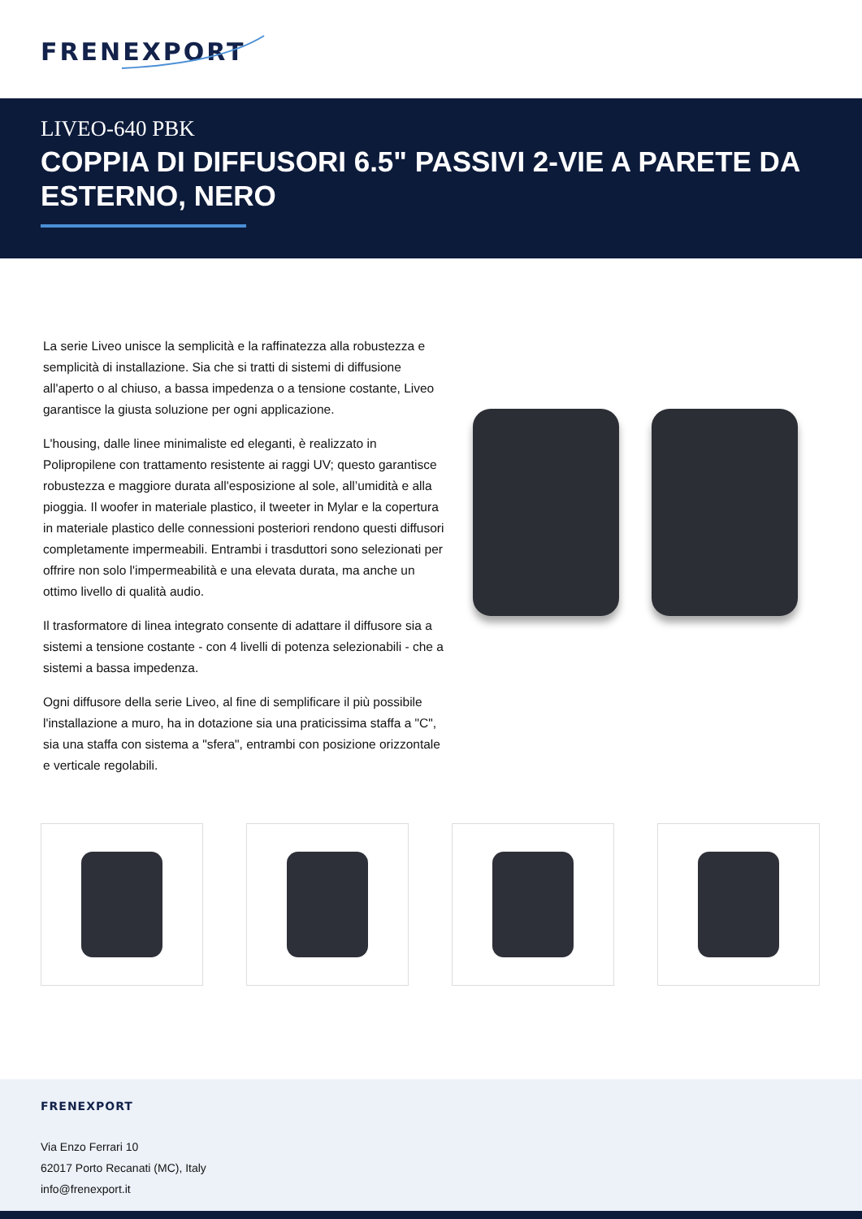FRENEXPORT
LIVEO-640 PBK
COPPIA DI DIFFUSORI 6.5" PASSIVI 2-VIE A PARETE DA ESTERNO, NERO
La serie Liveo unisce la semplicità e la raffinatezza alla robustezza e semplicità di installazione. Sia che si tratti di sistemi di diffusione all'aperto o al chiuso, a bassa impedenza o a tensione costante, Liveo garantisce la giusta soluzione per ogni applicazione.
L'housing, dalle linee minimaliste ed eleganti, è realizzato in Polipropilene con trattamento resistente ai raggi UV; questo garantisce robustezza e maggiore durata all'esposizione al sole, all’umidità e alla pioggia. Il woofer in materiale plastico, il tweeter in Mylar e la copertura in materiale plastico delle connessioni posteriori rendono questi diffusori completamente impermeabili. Entrambi i trasduttori sono selezionati per offrire non solo l'impermeabilità e una elevata durata, ma anche un ottimo livello di qualità audio.
Il trasformatore di linea integrato consente di adattare il diffusore sia a sistemi a tensione costante - con 4 livelli di potenza selezionabili - che a sistemi a bassa impedenza.
Ogni diffusore della serie Liveo, al fine di semplificare il più possibile l'installazione a muro, ha in dotazione sia una praticissima staffa a "C", sia una staffa con sistema a "sfera", entrambi con posizione orizzontale e verticale regolabili.
FRENEXPORT
Via Enzo Ferrari 10
62017 Porto Recanati (MC), Italy
info@frenexport.it